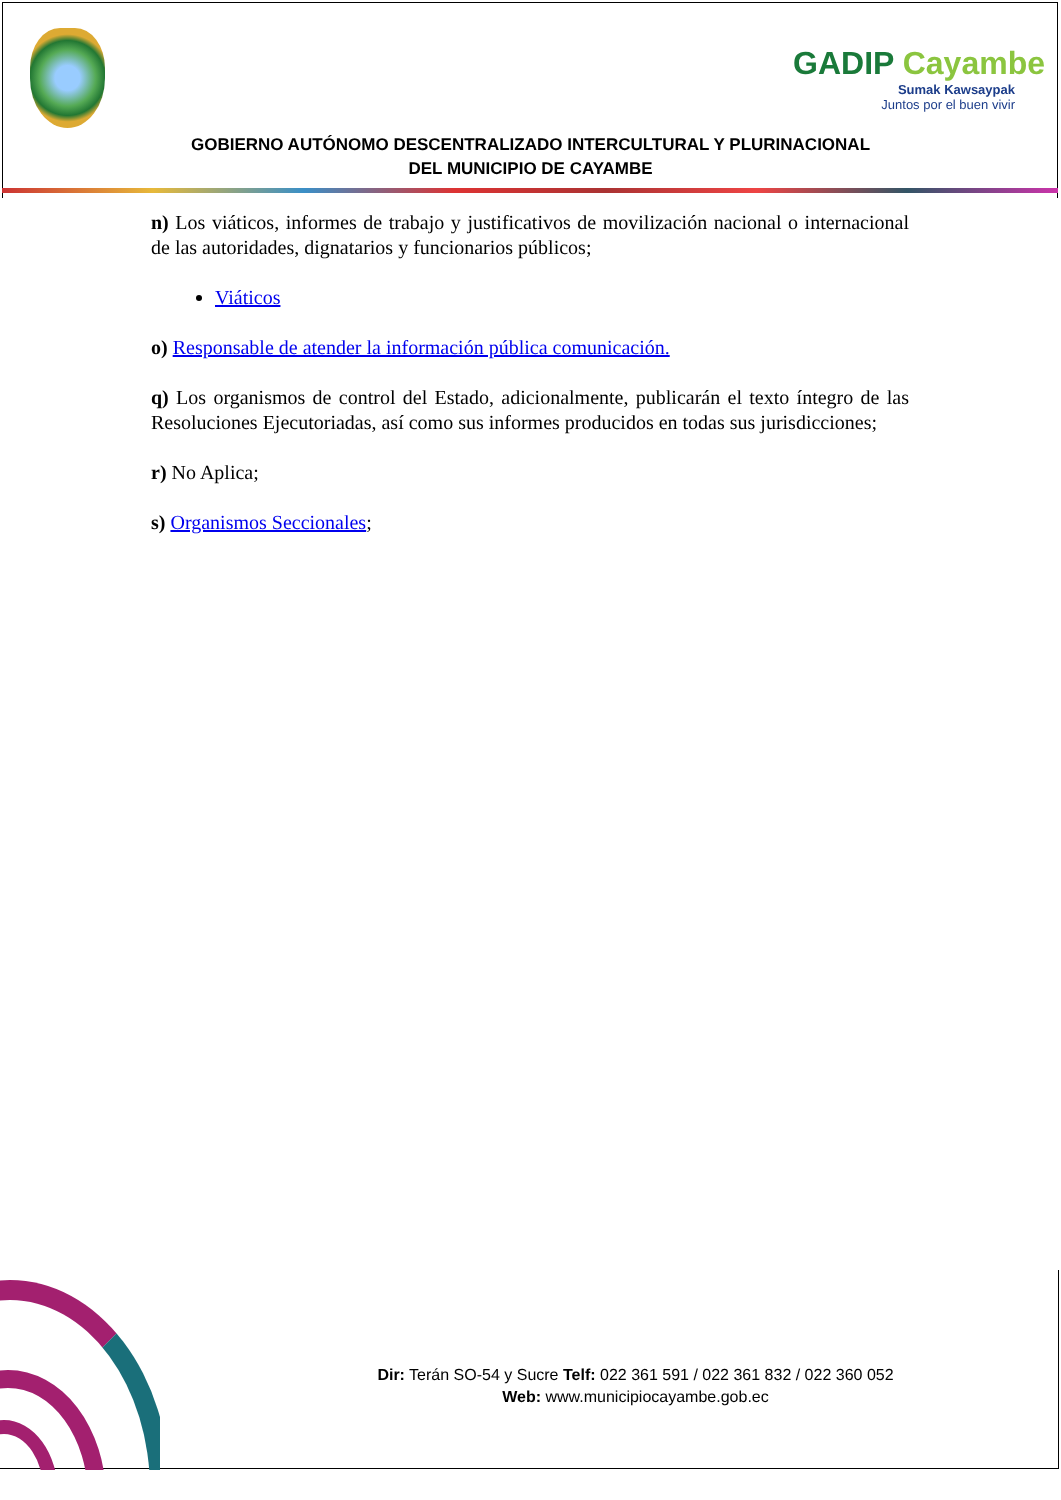GADIP Cayambe
Sumak Kawsaypak
Juntos por el buen vivir
GOBIERNO AUTÓNOMO DESCENTRALIZADO INTERCULTURAL Y PLURINACIONAL
DEL MUNICIPIO DE CAYAMBE
n) Los viáticos, informes de trabajo y justificativos de movilización nacional o internacional de las autoridades, dignatarios y funcionarios públicos;
Viáticos
o) Responsable de atender la información pública comunicación.
q) Los organismos de control del Estado, adicionalmente, publicarán el texto íntegro de las Resoluciones Ejecutoriadas, así como sus informes producidos en todas sus jurisdicciones;
r) No Aplica;
s) Organismos Seccionales;
Dir: Terán SO-54 y Sucre Telf: 022 361 591 / 022 361 832 / 022 360 052
Web: www.municipiocayambe.gob.ec